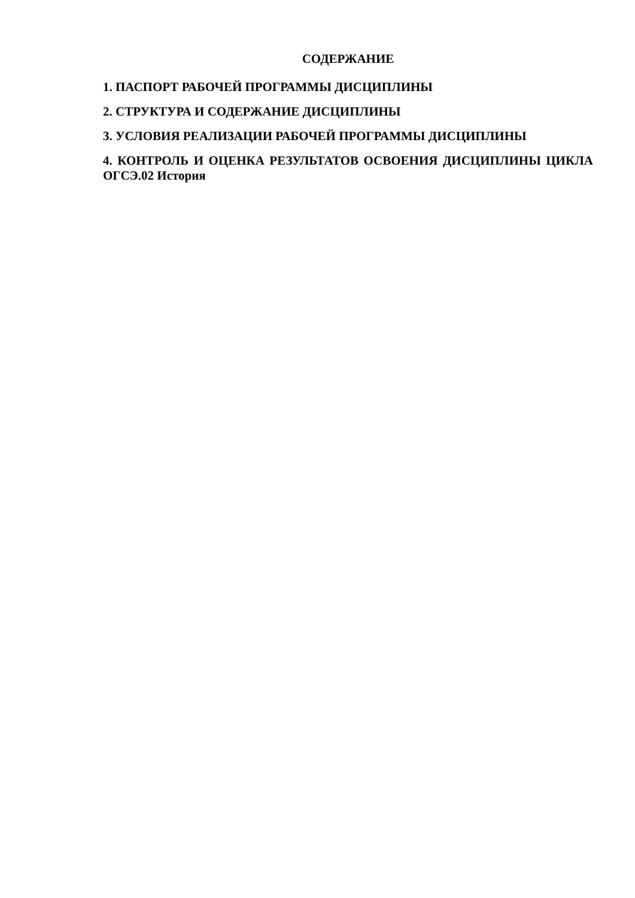СОДЕРЖАНИЕ
1. ПАСПОРТ РАБОЧЕЙ ПРОГРАММЫ ДИСЦИПЛИНЫ
2. СТРУКТУРА И СОДЕРЖАНИЕ ДИСЦИПЛИНЫ
3. УСЛОВИЯ РЕАЛИЗАЦИИ РАБОЧЕЙ ПРОГРАММЫ ДИСЦИПЛИНЫ
4. КОНТРОЛЬ И ОЦЕНКА РЕЗУЛЬТАТОВ ОСВОЕНИЯ ДИСЦИПЛИНЫ ЦИКЛА ОГСЭ.02 История